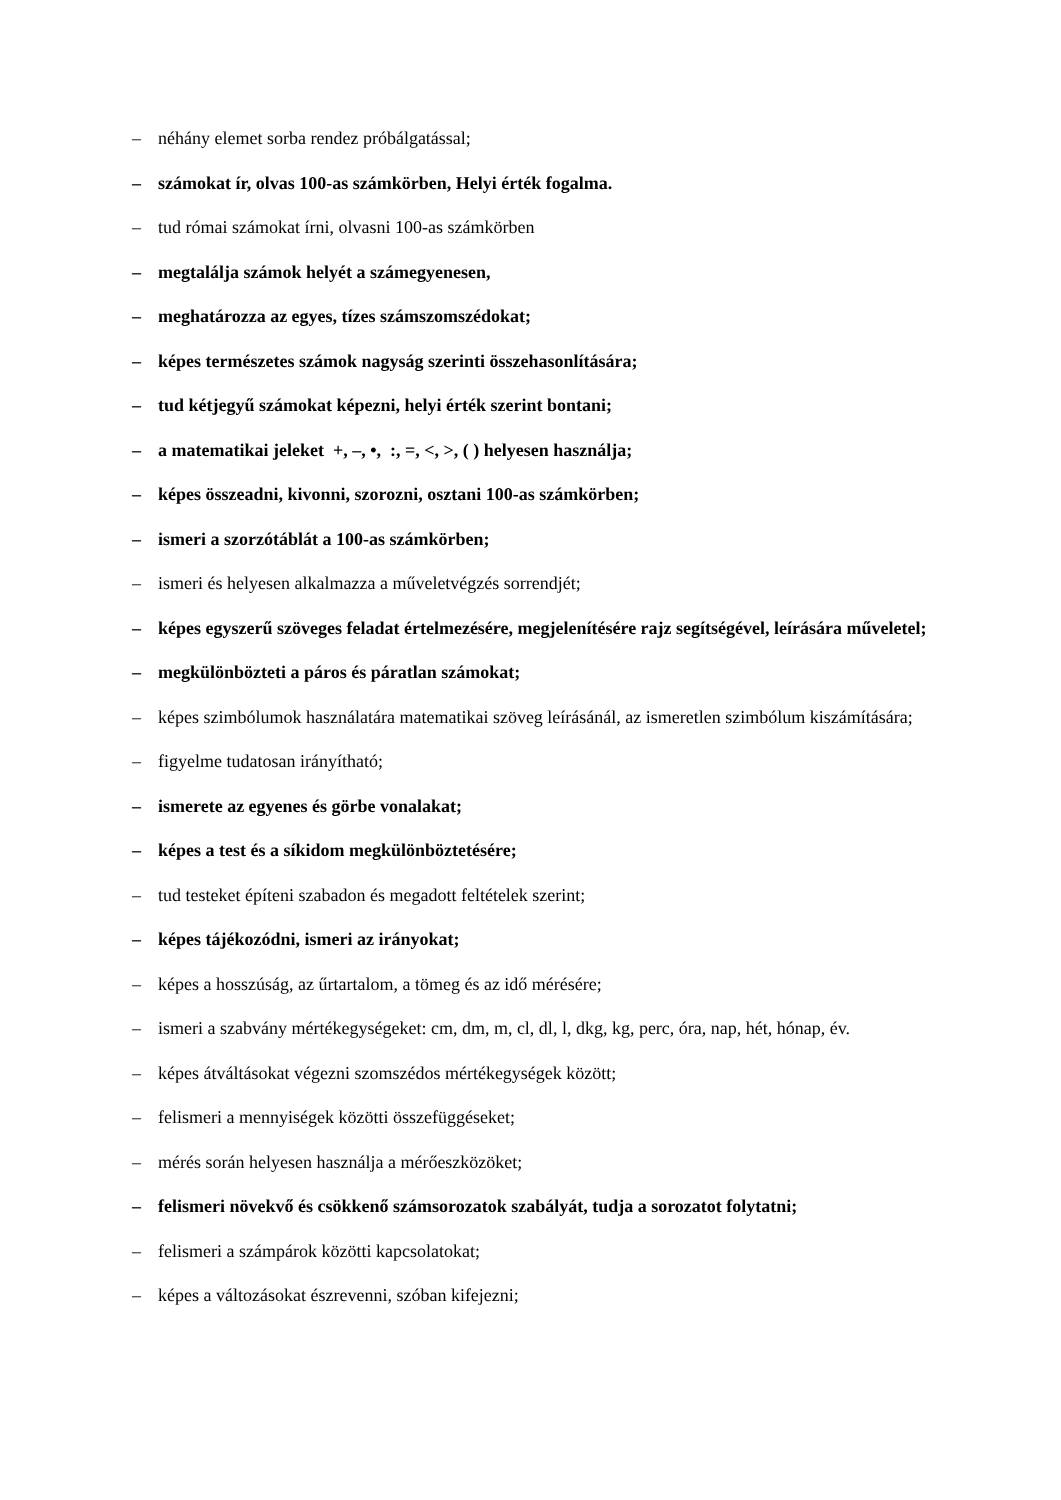– néhány elemet sorba rendez próbálgatással;
– számokat ír, olvas 100-as számkörben, Helyi érték fogalma.
– tud római számokat írni, olvasni 100-as számkörben
– megtalálja számok helyét a számegyenesen,
– meghatározza az egyes, tízes számszomszédokat;
– képes természetes számok nagyság szerinti összehasonlítására;
– tud kétjegyű számokat képezni, helyi érték szerint bontani;
– a matematikai jeleket +, –, •, :, =, <, >, ( ) helyesen használja;
– képes összeadni, kivonni, szorozni, osztani 100-as számkörben;
– ismeri a szorzótáblát a 100-as számkörben;
– ismeri és helyesen alkalmazza a műveletvégzés sorrendjét;
– képes egyszerű szöveges feladat értelmezésére, megjelenítésére rajz segítségével, leírására műveletel;
– megkülönbözteti a páros és páratlan számokat;
– képes szimbólumok használatára matematikai szöveg leírásánál, az ismeretlen szimbólum kiszámítására;
– figyelme tudatosan irányítható;
– ismerete az egyenes és görbe vonalakat;
– képes a test és a síkidom megkülönböztetésére;
– tud testeket építeni szabadon és megadott feltételek szerint;
– képes tájékozódni, ismeri az irányokat;
– képes a hosszúság, az űrtartalom, a tömeg és az idő mérésére;
– ismeri a szabvány mértékegységeket: cm, dm, m, cl, dl, l, dkg, kg, perc, óra, nap, hét, hónap, év.
– képes átváltásokat végezni szomszédos mértékegységek között;
– felismeri a mennyiségek közötti összefüggéseket;
– mérés során helyesen használja a mérőeszközöket;
– felismeri növekvő és csökkenő számsorozatok szabályát, tudja a sorozatot folytatni;
– felismeri a számpárok közötti kapcsolatokat;
– képes a változásokat észrevenni, szóban kifejezni;